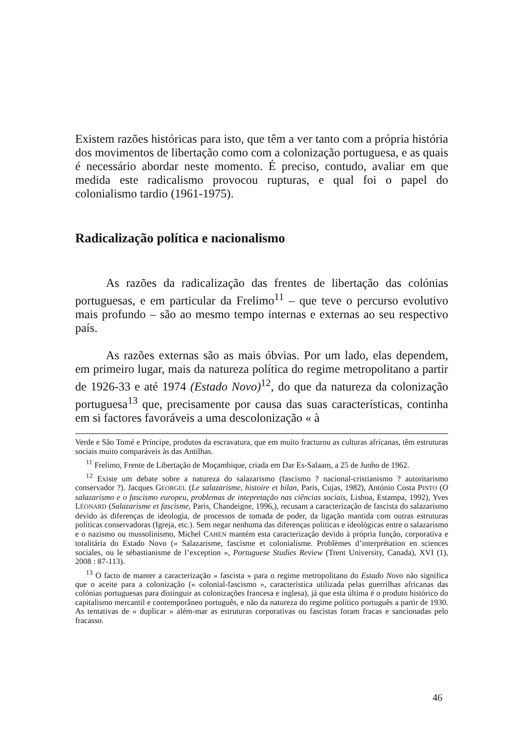Existem razões históricas para isto, que têm a ver tanto com a própria história dos movimentos de libertação como com a colonização portuguesa, e as quais é necessário abordar neste momento. É preciso, contudo, avaliar em que medida este radicalismo provocou rupturas, e qual foi o papel do colonialismo tardio (1961-1975).
Radicalização política e nacionalismo
As razões da radicalização das frentes de libertação das colónias portuguesas, e em particular da Frelimo<sup>11</sup> – que teve o percurso evolutivo mais profundo – são ao mesmo tempo internas e externas ao seu respectivo país.
As razões externas são as mais óbvias. Por um lado, elas dependem, em primeiro lugar, mais da natureza política do regime metropolitano a partir de 1926-33 e até 1974 (Estado Novo)<sup>12</sup>, do que da natureza da colonização portuguesa<sup>13</sup> que, precisamente por causa das suas características, continha em si factores favoráveis a uma descolonização « à
Verde e São Tomé e Príncipe, produtos da escravatura, que em muito fracturou as culturas africanas, têm estruturas sociais muito comparáveis às das Antilhas.
<sup>11</sup> Frelimo, Frente de Libertação de Moçambique, criada em Dar Es-Salaam, a 25 de Junho de 1962.
<sup>12</sup> Existe um debate sobre a natureza do salazarismo (fascismo ? nacional-cristianismo ? autoritarismo conservador ?). Jacques GEORGEL (Le salazarisme, histoire et bilan, Paris, Cujas, 1982), António Costa PINTO (O salazarismo e o fascismo europeu, problemas de intepretação nas ciências sociais, Lisboa, Estampa, 1992), Yves LÉONARD (Salazarisme et fascisme, Paris, Chandeigne, 1996,), recusam a caracterização de fascista do salazarismo devido às diferenças de ideologia, de processos de tomada de poder, da ligação mantida com outras estruturas políticas conservadoras (Igreja, etc.). Sem negar nenhuma das diferenças políticas e ideológicas entre o salazarismo e o nazismo ou mussolinismo, Michel CAHEN mantém esta caracterização devido à própria função, corporativa e totalitária do Estado Novo (« Salazarisme, fascisme et colonialisme. Problèmes d’interprétation en sciences sociales, ou le sébastianisme de l’exception », Portuguese Studies Review (Trent University, Canada), XVI (1), 2008 : 87-113).
<sup>13</sup> O facto de manter a caracterização « fascista » para o regime metropolitano do Estado Novo não significa que o aceite para a colonização (« colonial-fascismo », característica utilizada pelas guerrilhas africanas das colónias portuguesas para distinguir as colonizações francesa e inglesa), já que esta última é o produto histórico do capitalismo mercantil e contemporâneo português, e não da natureza do regime político português a partir de 1930. As tentativas de « duplicar » além-mar as estruturas corporativas ou fascistas foram fracas e sancionadas pelo fracasso.
46